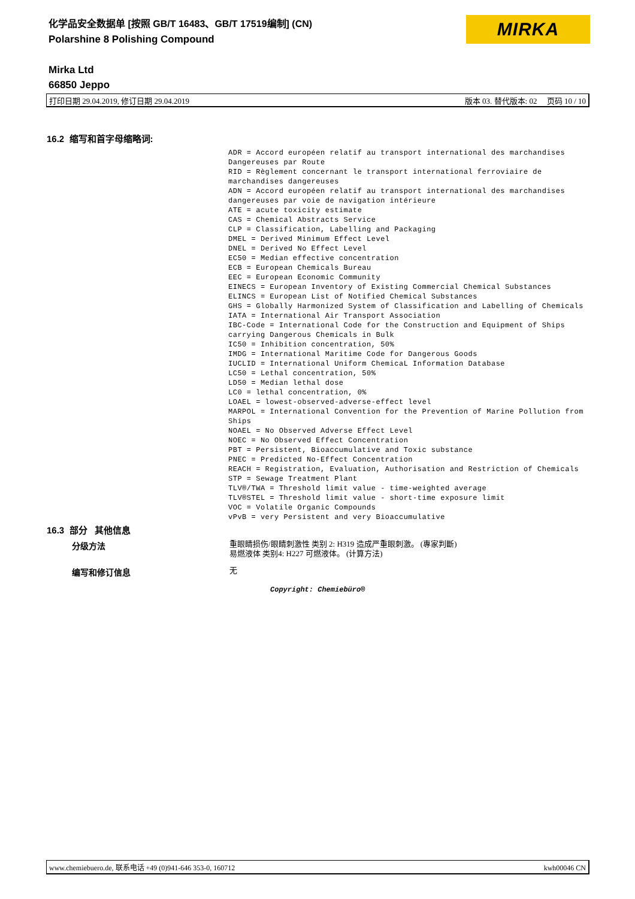化学品安全数据单 [按照 GB/T 16483、GB/T 17519编制] (CN)
Polarshine 8 Polishing Compound
MIRKA
Mirka Ltd
66850 Jeppo
打印日期 29.04.2019, 修订日期 29.04.2019 版本 03. 替代版本: 02 页码 10 / 10
16.2 缩写和首字母缩略词:
ADR = Accord européen relatif au transport international des marchandises Dangereuses par Route
RID = Règlement concernant le transport international ferroviaire de marchandises dangereuses
ADN = Accord européen relatif au transport international des marchandises dangereuses par voie de navigation intérieure
ATE = acute toxicity estimate
CAS = Chemical Abstracts Service
CLP = Classification, Labelling and Packaging
DMEL = Derived Minimum Effect Level
DNEL = Derived No Effect Level
EC50 = Median effective concentration
ECB = European Chemicals Bureau
EEC = European Economic Community
EINECS = European Inventory of Existing Commercial Chemical Substances
ELINCS = European List of Notified Chemical Substances
GHS = Globally Harmonized System of Classification and Labelling of Chemicals
IATA = International Air Transport Association
IBC-Code = International Code for the Construction and Equipment of Ships carrying Dangerous Chemicals in Bulk
IC50 = Inhibition concentration, 50%
IMDG = International Maritime Code for Dangerous Goods
IUCLID = International Uniform ChemicaL Information Database
LC50 = Lethal concentration, 50%
LD50 = Median lethal dose
LC0 = lethal concentration, 0%
LOAEL = lowest-observed-adverse-effect level
MARPOL = International Convention for the Prevention of Marine Pollution from Ships
NOAEL = No Observed Adverse Effect Level
NOEC = No Observed Effect Concentration
PBT = Persistent, Bioaccumulative and Toxic substance
PNEC = Predicted No-Effect Concentration
REACH = Registration, Evaluation, Authorisation and Restriction of Chemicals
STP = Sewage Treatment Plant
TLV®/TWA = Threshold limit value - time-weighted average
TLV®STEL = Threshold limit value - short-time exposure limit
VOC = Volatile Organic Compounds
vPvB = very Persistent and very Bioaccumulative
16.3 部分 其他信息
分级方法
重眼睛损伤/眼睛刺激性 类别 2: H319 造成严重眼刺激。 (專家判斷)
易燃液体 类别4: H227 可燃液体。 (计算方法)
编写和修订信息 无
Copyright: Chemiebüro®
www.chemiebuero.de, 联系电话 +49 (0)941-646 353-0, 160712 kwh00046 CN